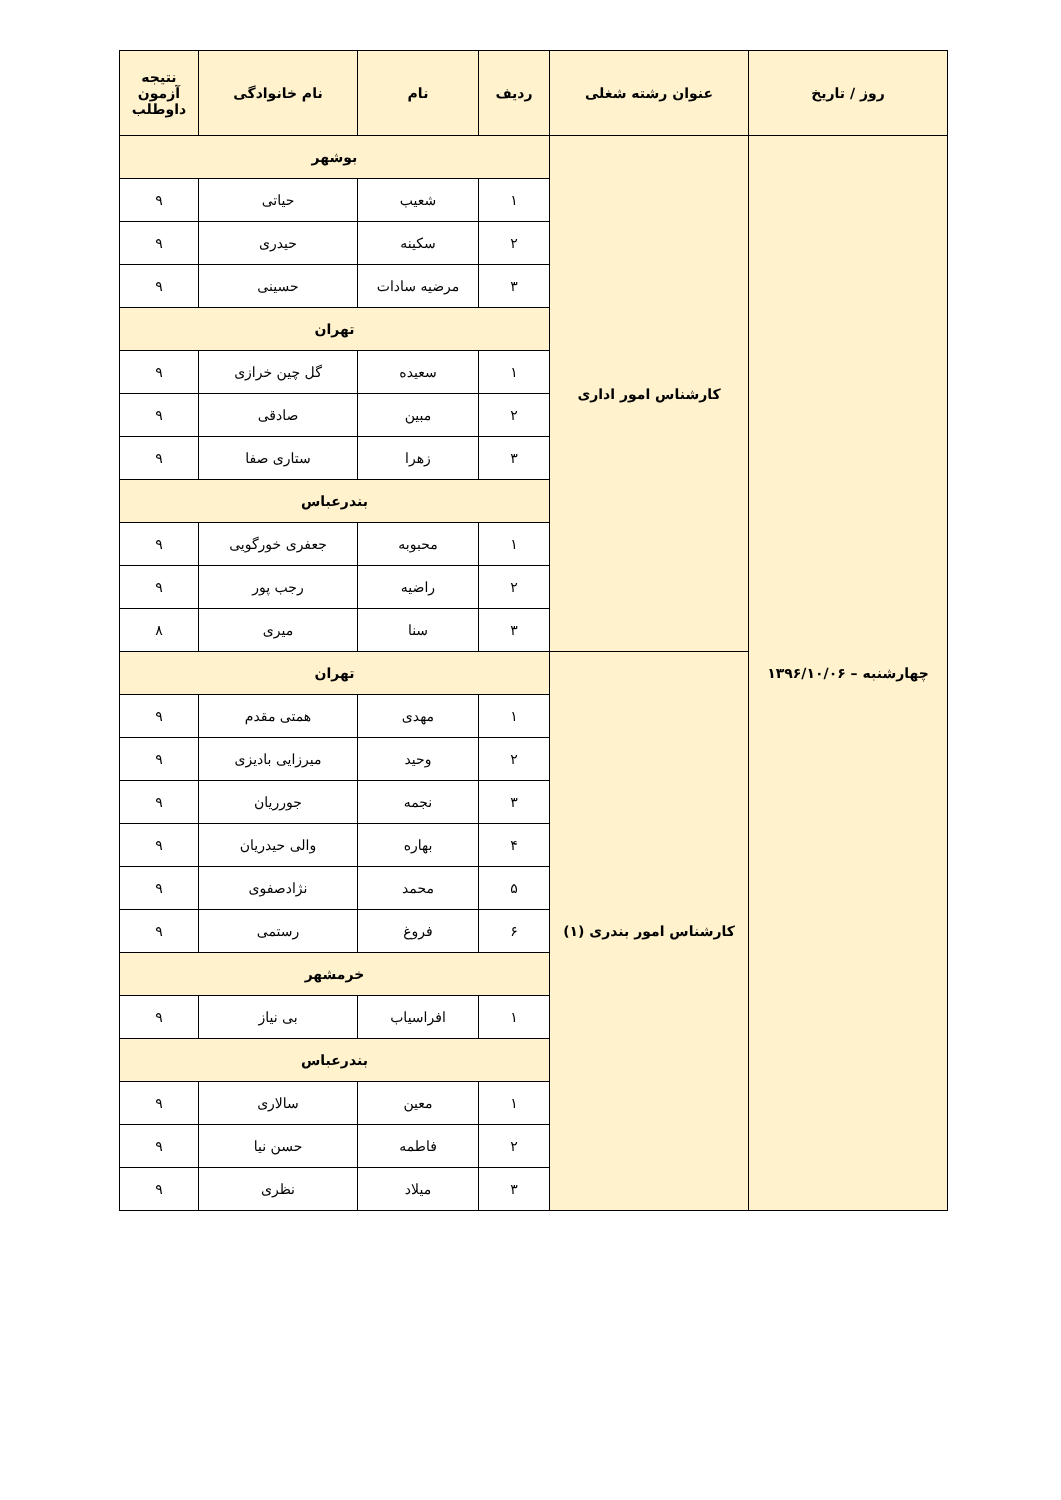| روز / تاریخ | عنوان رشته شغلی | ردیف | نام | نام خانوادگی | نتیجه آزمون داوطلب |
| --- | --- | --- | --- | --- | --- |
| چهارشنبه – ۱۳۹۶/۱۰/۰۶ | کارشناس امور اداری | بوشهر | | | |
| | | ۱ | شعیب | حیاتی | ۹ |
| | | ۲ | سکینه | حیدری | ۹ |
| | | ۳ | مرضیه سادات | حسینی | ۹ |
| | | تهران | | | |
| | | ۱ | سعیده | گل چین خرازی | ۹ |
| | | ۲ | مبین | صادقی | ۹ |
| | | ۳ | زهرا | ستاری صفا | ۹ |
| | | بندرعباس | | | |
| | | ۱ | محبوبه | جعفری خورگویی | ۹ |
| | | ۲ | راضیه | رجب پور | ۹ |
| | | ۳ | سنا | میری | ۸ |
| | کارشناس امور بندری (۱) | تهران | | | |
| | | ۱ | مهدی | همتی مقدم | ۹ |
| | | ۲ | وحید | میرزایی بادیزی | ۹ |
| | | ۳ | نجمه | جورریان | ۹ |
| | | ۴ | بهاره | والی حیدریان | ۹ |
| | | ۵ | محمد | نژادصفوی | ۹ |
| | | ۶ | فروغ | رستمی | ۹ |
| | | خرمشهر | | | |
| | | ۱ | افراسیاب | بی نیاز | ۹ |
| | | بندرعباس | | | |
| | | ۱ | معین | سالاری | ۹ |
| | | ۲ | فاطمه | حسن نیا | ۹ |
| | | ۳ | میلاد | نظری | ۹ |